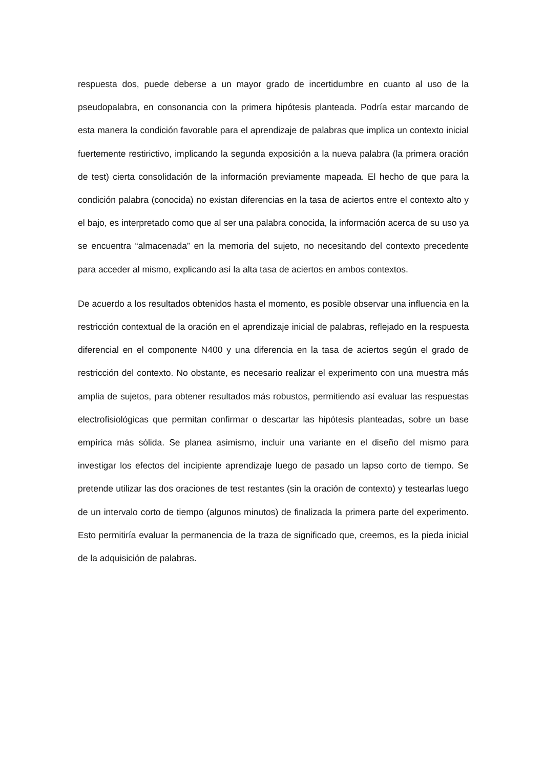respuesta dos, puede deberse a un mayor grado de incertidumbre en cuanto al uso de la pseudopalabra, en consonancia con la primera hipótesis planteada. Podría estar marcando de esta manera la condición favorable para el aprendizaje de palabras que implica un contexto inicial fuertemente restirictivo, implicando la segunda exposición a la nueva palabra (la primera oración de test) cierta consolidación de la información previamente mapeada. El hecho de que para la condición palabra (conocida) no existan diferencias en la tasa de aciertos entre el contexto alto y el bajo, es interpretado como que al ser una palabra conocida, la información acerca de su uso ya se encuentra “almacenada” en la memoria del sujeto, no necesitando del contexto precedente para acceder al mismo, explicando así la alta tasa de aciertos en ambos contextos.
De acuerdo a los resultados obtenidos hasta el momento, es posible observar una influencia en la restricción contextual de la oración en el aprendizaje inicial de palabras, reflejado en la respuesta diferencial en el componente N400 y una diferencia en la tasa de aciertos según el grado de restricción del contexto. No obstante, es necesario realizar el experimento con una muestra más amplia de sujetos, para obtener resultados más robustos, permitiendo así evaluar las respuestas electrofisiológicas que permitan confirmar o descartar las hipótesis planteadas, sobre un base empírica más sólida. Se planea asimismo, incluir una variante en el diseño del mismo para investigar los efectos del incipiente aprendizaje luego de pasado un lapso corto de tiempo. Se pretende utilizar las dos oraciones de test restantes (sin la oración de contexto) y testearlas luego de un intervalo corto de tiempo (algunos minutos) de finalizada la primera parte del experimento. Esto permitiría evaluar la permanencia de la traza de significado que, creemos, es la pieda inicial de la adquisición de palabras.